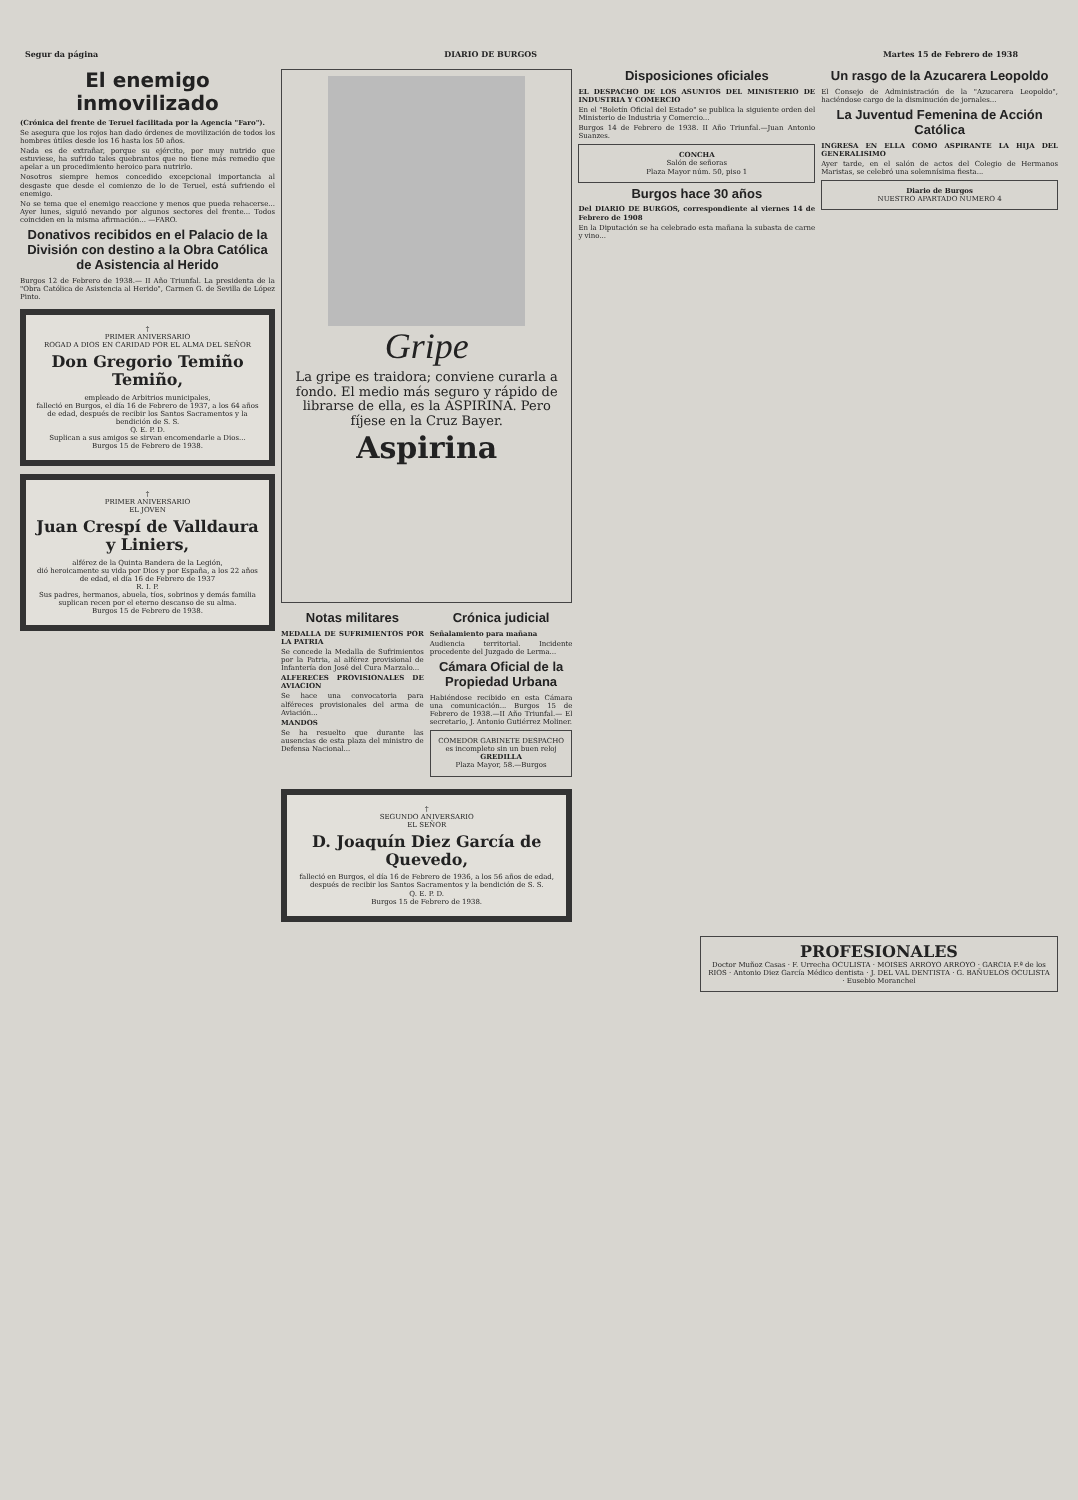Segur da página DIARIO DE BURGOS Martes 15 de Febrero de 1938
El enemigo inmovilizado
(Crónica del frente de Teruel facilitada por la Agencia "Faro").
Se asegura que los rojos han dado órdenes de movilización de todos los hombres útiles desde los 16 hasta los 50 años.
Nada es de extrañar, porque su ejército, por muy nutrido que estuviese, ha sufrido tales quebrantos que no tiene más remedio que apelar a un procedimiento heroico para nutrirlo.
Nosotros siempre hemos concedido excepcional importancia al desgaste que desde el comienzo de lo de Teruel, está sufriendo el enemigo.
No se tema que el enemigo reaccione y menos que pueda rehacerse... Ayer lunes, siguió nevando por algunos sectores del frente... Todos coinciden en la misma afirmación... —FARO.
Donativos recibidos en el Palacio de la División con destino a la Obra Católica de Asistencia al Herido
Burgos 12 de Febrero de 1938.— II Año Triunfal. La presidenta de la "Obra Católica de Asistencia al Herido", Carmen G. de Sevilla de López Pinto.
†
PRIMER ANIVERSARIO
ROGAD A DIOS EN CARIDAD POR EL ALMA DEL SEÑOR
Don Gregorio Temiño Temiño,
empleado de Arbitrios municipales,
falleció en Burgos, el día 16 de Febrero de 1937, a los 64 años de edad, después de recibir los Santos Sacramentos y la bendición de S. S.
Q. E. P. D.
Suplican a sus amigos se sirvan encomendarle a Dios...
Burgos 15 de Febrero de 1938.
†
PRIMER ANIVERSARIO
EL JOVEN
Juan Crespí de Valldaura y Liniers,
alférez de la Quinta Bandera de la Legión,
dió heroicamente su vida por Dios y por España, a los 22 años de edad, el día 16 de Febrero de 1937
R. I. P.
Sus padres, hermanos, abuela, tíos, sobrinos y demás familia suplican recen por el eterno descanso de su alma.
Burgos 15 de Febrero de 1938.
Gripe
La gripe es traidora; conviene curarla a fondo. El medio más seguro y rápido de librarse de ella, es la ASPIRINA. Pero fíjese en la Cruz Bayer.
Aspirina
Notas militares
MEDALLA DE SUFRIMIENTOS POR LA PATRIA
Se concede la Medalla de Sufrimientos por la Patria, al alférez provisional de Infantería don José del Cura Marzalo...
ALFERECES PROVISIONALES DE AVIACION
Se hace una convocatoria para alféreces provisionales del arma de Aviación...
MANDOS
Se ha resuelto que durante las ausencias de esta plaza del ministro de Defensa Nacional...
Crónica judicial
Señalamiento para mañana
Audiencia territorial. Incidente procedente del Juzgado de Lerma...
Cámara Oficial de la Propiedad Urbana
Habiéndose recibido en esta Cámara una comunicación... Burgos 15 de Febrero de 1938.—II Año Triunfal.— El secretario, J. Antonio Gutiérrez Moliner.
COMEDOR GABINETE DESPACHO
es incompleto sin un buen reloj
GREDILLA
Plaza Mayor, 58.—Burgos
†
SEGUNDO ANIVERSARIO
EL SEÑOR
D. Joaquín Diez García de Quevedo,
falleció en Burgos, el día 16 de Febrero de 1936, a los 56 años de edad, después de recibir los Santos Sacramentos y la bendición de S. S.
Q. E. P. D.
Burgos 15 de Febrero de 1938.
Disposiciones oficiales
EL DESPACHO DE LOS ASUNTOS DEL MINISTERIO DE INDUSTRIA Y COMERCIO
En el "Boletín Oficial del Estado" se publica la siguiente orden del Ministerio de Industria y Comercio...
Burgos 14 de Febrero de 1938. II Año Triunfal.—Juan Antonio Suanzes.
CONCHA
Salón de señoras
Plaza Mayor núm. 50, piso 1
Burgos hace 30 años
Del DIARIO DE BURGOS, correspondiente al viernes 14 de Febrero de 1908
En la Diputación se ha celebrado esta mañana la subasta de carne y vino...
Un rasgo de la Azucarera Leopoldo
El Consejo de Administración de la "Azucarera Leopoldo", haciéndose cargo de la disminución de jornales...
La Juventud Femenina de Acción Católica
INGRESA EN ELLA COMO ASPIRANTE LA HIJA DEL GENERALISIMO
Ayer tarde, en el salón de actos del Colegio de Hermanos Maristas, se celebró una solemnísima fiesta...
Diario de Burgos
NUESTRO APARTADO NUMERO 4
PROFESIONALES
Doctor Muñoz Casas · F. Urrecha OCULISTA · MOISES ARROYO ARROYO · GARCIA F.ª de los RIOS · Antonio Diez García Médico dentista · J. DEL VAL DENTISTA · G. BAÑUELOS OCULISTA · Eusebio Moranchel